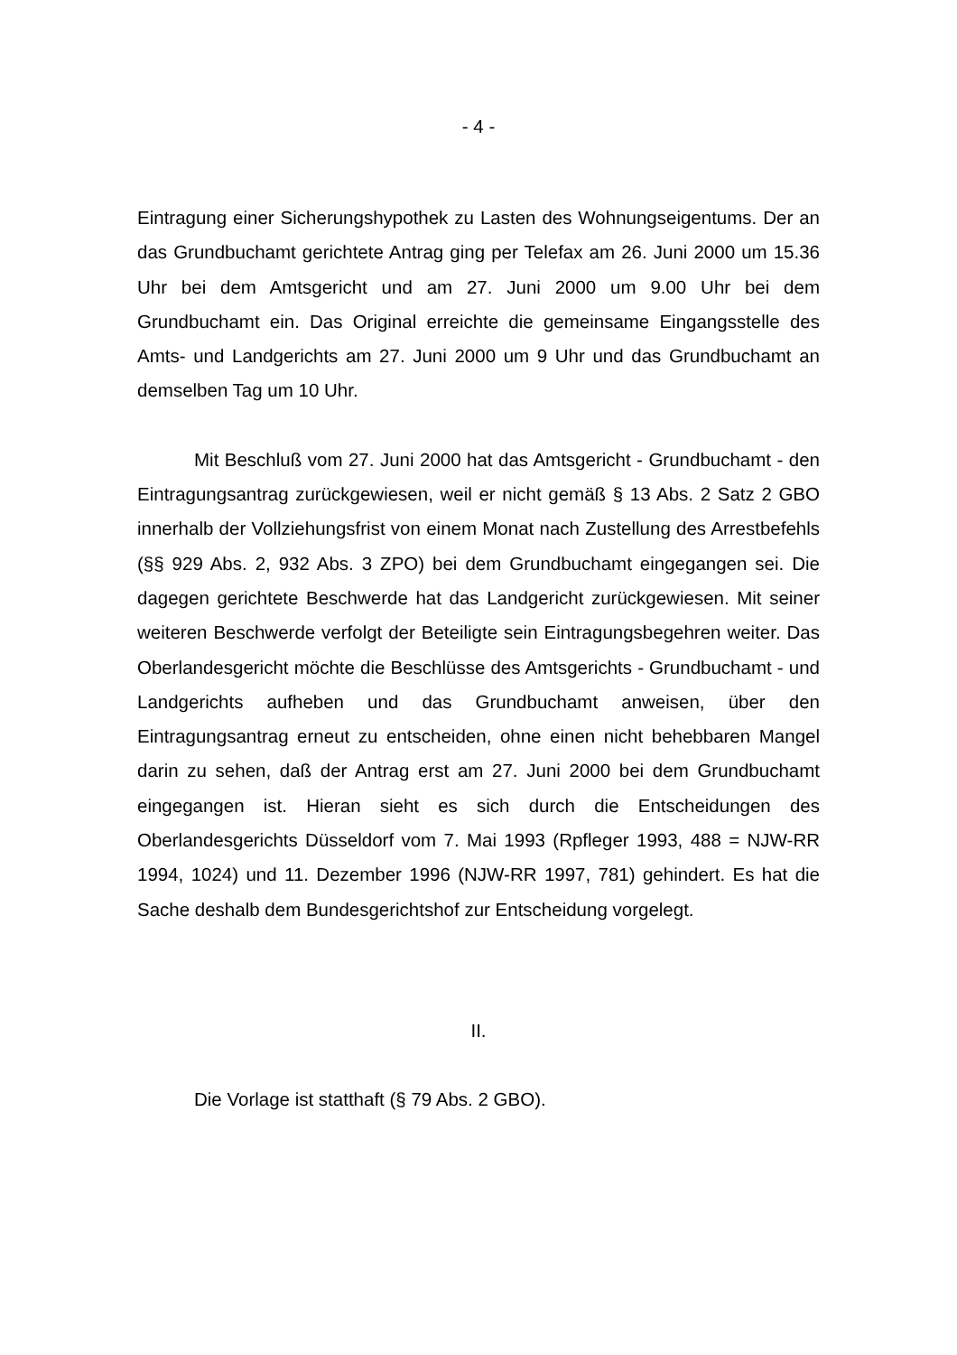- 4 -
Eintragung einer Sicherungshypothek zu Lasten des Wohnungseigentums. Der an das Grundbuchamt gerichtete Antrag ging per Telefax am 26. Juni 2000 um 15.36 Uhr bei dem Amtsgericht und am 27. Juni 2000 um 9.00 Uhr bei dem Grundbuchamt ein. Das Original erreichte die gemeinsame Eingangsstelle des Amts- und Landgerichts am 27. Juni 2000 um 9 Uhr und das Grundbuchamt an demselben Tag um 10 Uhr.
Mit Beschluß vom 27. Juni 2000 hat das Amtsgericht - Grundbuchamt - den Eintragungsantrag zurückgewiesen, weil er nicht gemäß § 13 Abs. 2 Satz 2 GBO innerhalb der Vollziehungsfrist von einem Monat nach Zustellung des Arrestbefehls (§§ 929 Abs. 2, 932 Abs. 3 ZPO) bei dem Grundbuchamt eingegangen sei. Die dagegen gerichtete Beschwerde hat das Landgericht zurückgewiesen. Mit seiner weiteren Beschwerde verfolgt der Beteiligte sein Eintragungsbegehren weiter. Das Oberlandesgericht möchte die Beschlüsse des Amtsgerichts - Grundbuchamt - und Landgerichts aufheben und das Grundbuchamt anweisen, über den Eintragungsantrag erneut zu entscheiden, ohne einen nicht behebbaren Mangel darin zu sehen, daß der Antrag erst am 27. Juni 2000 bei dem Grundbuchamt eingegangen ist. Hieran sieht es sich durch die Entscheidungen des Oberlandesgerichts Düsseldorf vom 7. Mai 1993 (Rpfleger 1993, 488 = NJW-RR 1994, 1024) und 11. Dezember 1996 (NJW-RR 1997, 781) gehindert. Es hat die Sache deshalb dem Bundesgerichtshof zur Entscheidung vorgelegt.
II.
Die Vorlage ist statthaft (§ 79 Abs. 2 GBO).